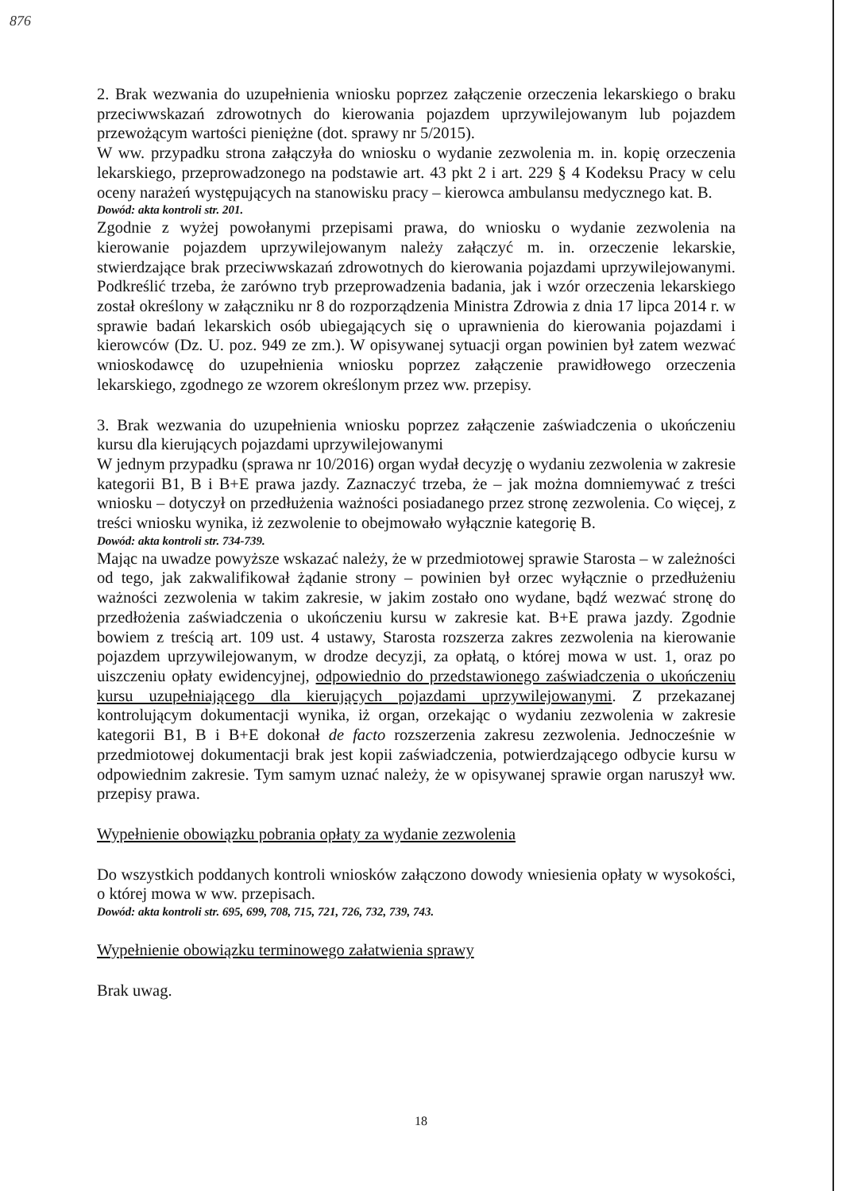876
2. Brak wezwania do uzupełnienia wniosku poprzez załączenie orzeczenia lekarskiego o braku przeciwwskazań zdrowotnych do kierowania pojazdem uprzywilejowanym lub pojazdem przewożącym wartości pieniężne (dot. sprawy nr 5/2015).
W ww. przypadku strona załączyła do wniosku o wydanie zezwolenia m. in. kopię orzeczenia lekarskiego, przeprowadzonego na podstawie art. 43 pkt 2 i art. 229 § 4 Kodeksu Pracy w celu oceny narażeń występujących na stanowisku pracy – kierowca ambulansu medycznego kat. B.
Dowód: akta kontroli str. 201.
Zgodnie z wyżej powołanymi przepisami prawa, do wniosku o wydanie zezwolenia na kierowanie pojazdem uprzywilejowanym należy załączyć m. in. orzeczenie lekarskie, stwierdzające brak przeciwwskazań zdrowotnych do kierowania pojazdami uprzywilejowanymi. Podkreślić trzeba, że zarówno tryb przeprowadzenia badania, jak i wzór orzeczenia lekarskiego został określony w załączniku nr 8 do rozporządzenia Ministra Zdrowia z dnia 17 lipca 2014 r. w sprawie badań lekarskich osób ubiegających się o uprawnienia do kierowania pojazdami i kierowców (Dz. U. poz. 949 ze zm.). W opisywanej sytuacji organ powinien był zatem wezwać wnioskodawcę do uzupełnienia wniosku poprzez załączenie prawidłowego orzeczenia lekarskiego, zgodnego ze wzorem określonym przez ww. przepisy.
3. Brak wezwania do uzupełnienia wniosku poprzez załączenie zaświadczenia o ukończeniu kursu dla kierujących pojazdami uprzywilejowanymi
W jednym przypadku (sprawa nr 10/2016) organ wydał decyzję o wydaniu zezwolenia w zakresie kategorii B1, B i B+E prawa jazdy. Zaznaczyć trzeba, że – jak można domniemywać z treści wniosku – dotyczył on przedłużenia ważności posiadanego przez stronę zezwolenia. Co więcej, z treści wniosku wynika, iż zezwolenie to obejmowało wyłącznie kategorię B.
Dowód: akta kontroli str. 734-739.
Mając na uwadze powyższe wskazać należy, że w przedmiotowej sprawie Starosta – w zależności od tego, jak zakwalifikował żądanie strony – powinien był orzec wyłącznie o przedłużeniu ważności zezwolenia w takim zakresie, w jakim zostało ono wydane, bądź wezwać stronę do przedłożenia zaświadczenia o ukończeniu kursu w zakresie kat. B+E prawa jazdy. Zgodnie bowiem z treścią art. 109 ust. 4 ustawy, Starosta rozszerza zakres zezwolenia na kierowanie pojazdem uprzywilejowanym, w drodze decyzji, za opłatą, o której mowa w ust. 1, oraz po uiszczeniu opłaty ewidencyjnej, odpowiednio do przedstawionego zaświadczenia o ukończeniu kursu uzupełniającego dla kierujących pojazdami uprzywilejowanymi. Z przekazanej kontrolującym dokumentacji wynika, iż organ, orzekając o wydaniu zezwolenia w zakresie kategorii B1, B i B+E dokonał de facto rozszerzenia zakresu zezwolenia. Jednocześnie w przedmiotowej dokumentacji brak jest kopii zaświadczenia, potwierdzającego odbycie kursu w odpowiednim zakresie. Tym samym uznać należy, że w opisywanej sprawie organ naruszył ww. przepisy prawa.
Wypełnienie obowiązku pobrania opłaty za wydanie zezwolenia
Do wszystkich poddanych kontroli wniosków załączono dowody wniesienia opłaty w wysokości, o której mowa w ww. przepisach.
Dowód: akta kontroli str. 695, 699, 708, 715, 721, 726, 732, 739, 743.
Wypełnienie obowiązku terminowego załatwienia sprawy
Brak uwag.
18